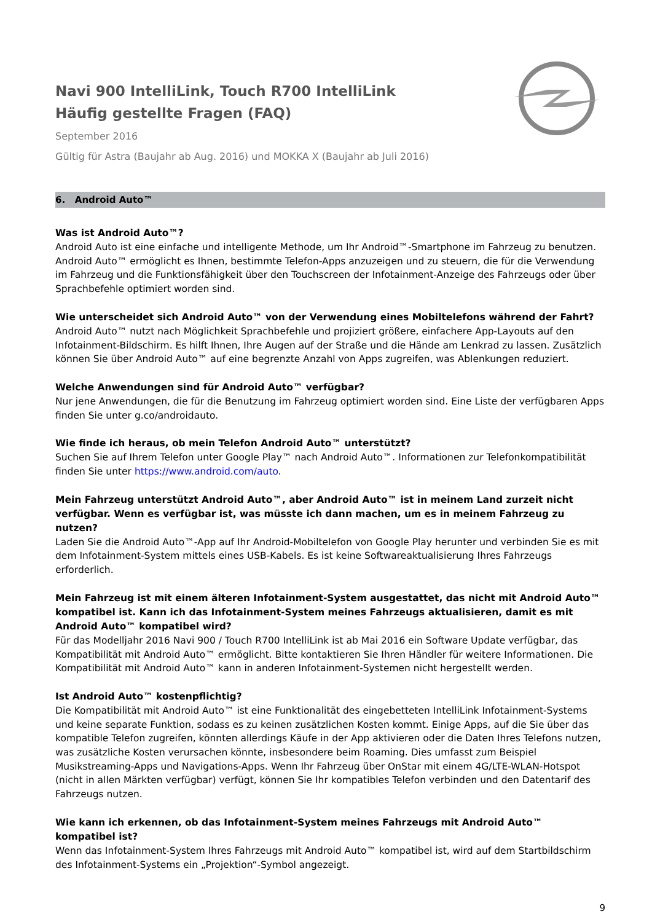Navi 900 IntelliLink, Touch R700 IntelliLink
Häufig gestellte Fragen (FAQ)
September 2016
Gültig für Astra (Baujahr ab Aug. 2016) und MOKKA X (Baujahr ab Juli 2016)
6. Android Auto™
Was ist Android Auto™?
Android Auto ist eine einfache und intelligente Methode, um Ihr Android™-Smartphone im Fahrzeug zu benutzen. Android Auto™ ermöglicht es Ihnen, bestimmte Telefon-Apps anzuzeigen und zu steuern, die für die Verwendung im Fahrzeug und die Funktionsfähigkeit über den Touchscreen der Infotainment-Anzeige des Fahrzeugs oder über Sprachbefehle optimiert worden sind.
Wie unterscheidet sich Android Auto™ von der Verwendung eines Mobiltelefons während der Fahrt?
Android Auto™ nutzt nach Möglichkeit Sprachbefehle und projiziert größere, einfachere App-Layouts auf den Infotainment-Bildschirm. Es hilft Ihnen, Ihre Augen auf der Straße und die Hände am Lenkrad zu lassen. Zusätzlich können Sie über Android Auto™ auf eine begrenzte Anzahl von Apps zugreifen, was Ablenkungen reduziert.
Welche Anwendungen sind für Android Auto™ verfügbar?
Nur jene Anwendungen, die für die Benutzung im Fahrzeug optimiert worden sind. Eine Liste der verfügbaren Apps finden Sie unter g.co/androidauto.
Wie finde ich heraus, ob mein Telefon Android Auto™ unterstützt?
Suchen Sie auf Ihrem Telefon unter Google Play™ nach Android Auto™. Informationen zur Telefonkompatibilität finden Sie unter https://www.android.com/auto.
Mein Fahrzeug unterstützt Android Auto™, aber Android Auto™ ist in meinem Land zurzeit nicht verfügbar. Wenn es verfügbar ist, was müsste ich dann machen, um es in meinem Fahrzeug zu nutzen?
Laden Sie die Android Auto™-App auf Ihr Android-Mobiltelefon von Google Play herunter und verbinden Sie es mit dem Infotainment-System mittels eines USB-Kabels. Es ist keine Softwareaktualisierung Ihres Fahrzeugs erforderlich.
Mein Fahrzeug ist mit einem älteren Infotainment-System ausgestattet, das nicht mit Android Auto™ kompatibel ist. Kann ich das Infotainment-System meines Fahrzeugs aktualisieren, damit es mit Android Auto™ kompatibel wird?
Für das Modelljahr 2016 Navi 900 / Touch R700 IntelliLink ist ab Mai 2016 ein Software Update verfügbar, das Kompatibilität mit Android Auto™ ermöglicht. Bitte kontaktieren Sie Ihren Händler für weitere Informationen. Die Kompatibilität mit Android Auto™ kann in anderen Infotainment-Systemen nicht hergestellt werden.
Ist Android Auto™ kostenpflichtig?
Die Kompatibilität mit Android Auto™ ist eine Funktionalität des eingebetteten IntelliLink Infotainment-Systems und keine separate Funktion, sodass es zu keinen zusätzlichen Kosten kommt. Einige Apps, auf die Sie über das kompatible Telefon zugreifen, könnten allerdings Käufe in der App aktivieren oder die Daten Ihres Telefons nutzen, was zusätzliche Kosten verursachen könnte, insbesondere beim Roaming. Dies umfasst zum Beispiel Musikstreaming-Apps und Navigations-Apps. Wenn Ihr Fahrzeug über OnStar mit einem 4G/LTE-WLAN-Hotspot (nicht in allen Märkten verfügbar) verfügt, können Sie Ihr kompatibles Telefon verbinden und den Datentarif des Fahrzeugs nutzen.
Wie kann ich erkennen, ob das Infotainment-System meines Fahrzeugs mit Android Auto™ kompatibel ist?
Wenn das Infotainment-System Ihres Fahrzeugs mit Android Auto™ kompatibel ist, wird auf dem Startbildschirm des Infotainment-Systems ein „Projektion“-Symbol angezeigt.
9